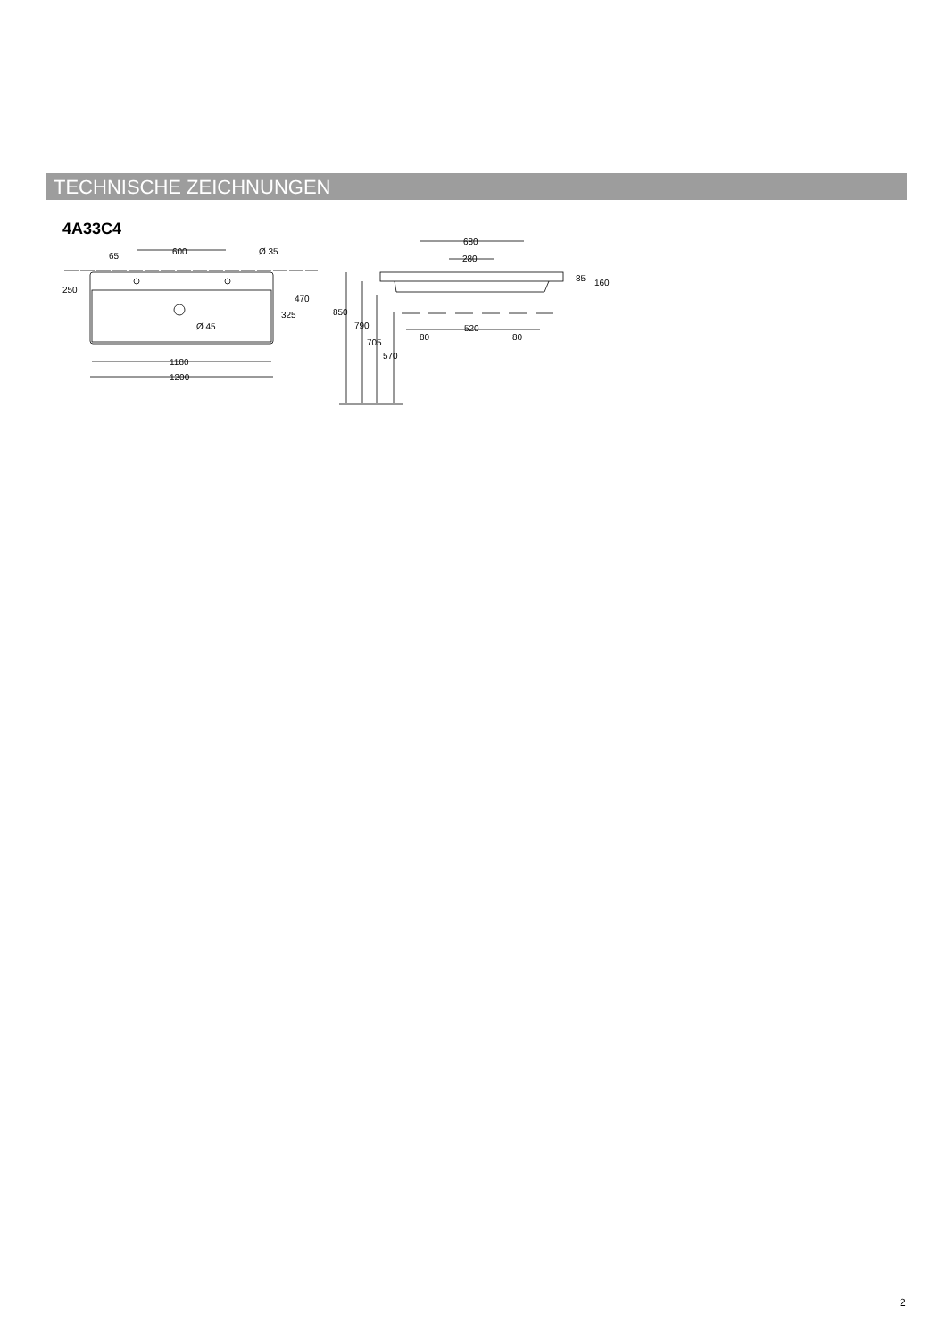TECHNISCHE ZEICHNUNGEN
4A33C4
65
600
Ø 35
250
470
325
Ø 45
1180
1200
680
280
85
160
850
790
705
570
80
520
80
2